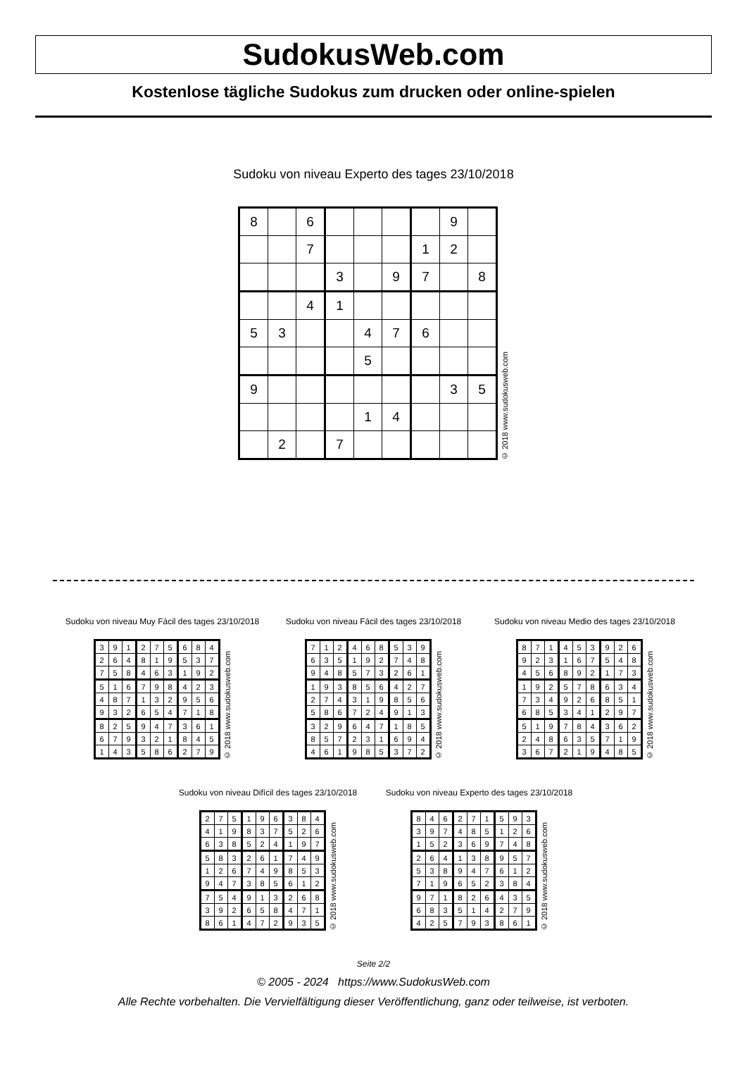SudokusWeb.com
Kostenlose tägliche Sudokus zum drucken oder online-spielen
Sudoku von niveau Experto des tages 23/10/2018
| 8 | | 6 | | | | | 9 | |
| | | 7 | | | | 1 | 2 | |
| | | | 3 | | 9 | 7 | | 8 |
| | | 4 | 1 | | | | | |
| 5 | 3 | | | 4 | 7 | 6 | | |
| | | | | 5 | | | | |
| 9 | | | | | | | 3 | 5 |
| | | | | 1 | 4 | | | |
| | 2 | | 7 | | | | | |
© 2018 www.sudokusweb.com
Sudoku von niveau Muy Fácil des tages 23/10/2018
| 3 | 9 | 1 | 2 | 7 | 5 | 6 | 8 | 4 |
| 2 | 6 | 4 | 8 | 1 | 9 | 5 | 3 | 7 |
| 7 | 5 | 8 | 4 | 6 | 3 | 1 | 9 | 2 |
| 5 | 1 | 6 | 7 | 9 | 8 | 4 | 2 | 3 |
| 4 | 8 | 7 | 1 | 3 | 2 | 9 | 5 | 6 |
| 9 | 3 | 2 | 6 | 5 | 4 | 7 | 1 | 8 |
| 8 | 2 | 5 | 9 | 4 | 7 | 3 | 6 | 1 |
| 6 | 7 | 9 | 3 | 2 | 1 | 8 | 4 | 5 |
| 1 | 4 | 3 | 5 | 8 | 6 | 2 | 7 | 9 |
© 2018 www.sudokusweb.com
Sudoku von niveau Fácil des tages 23/10/2018
| 7 | 1 | 2 | 4 | 6 | 8 | 5 | 3 | 9 |
| 6 | 3 | 5 | 1 | 9 | 2 | 7 | 4 | 8 |
| 9 | 4 | 8 | 5 | 7 | 3 | 2 | 6 | 1 |
| 1 | 9 | 3 | 8 | 5 | 6 | 4 | 2 | 7 |
| 2 | 7 | 4 | 3 | 1 | 9 | 8 | 5 | 6 |
| 5 | 8 | 6 | 7 | 2 | 4 | 9 | 1 | 3 |
| 3 | 2 | 9 | 6 | 4 | 7 | 1 | 8 | 5 |
| 8 | 5 | 7 | 2 | 3 | 1 | 6 | 9 | 4 |
| 4 | 6 | 1 | 9 | 8 | 5 | 3 | 7 | 2 |
© 2018 www.sudokusweb.com
Sudoku von niveau Medio des tages 23/10/2018
| 8 | 7 | 1 | 4 | 5 | 3 | 9 | 2 | 6 |
| 9 | 2 | 3 | 1 | 6 | 7 | 5 | 4 | 8 |
| 4 | 5 | 6 | 8 | 9 | 2 | 1 | 7 | 3 |
| 1 | 9 | 2 | 5 | 7 | 8 | 6 | 3 | 4 |
| 7 | 3 | 4 | 9 | 2 | 6 | 8 | 5 | 1 |
| 6 | 8 | 5 | 3 | 4 | 1 | 2 | 9 | 7 |
| 5 | 1 | 9 | 7 | 8 | 4 | 3 | 6 | 2 |
| 2 | 4 | 8 | 6 | 3 | 5 | 7 | 1 | 9 |
| 3 | 6 | 7 | 2 | 1 | 9 | 4 | 8 | 5 |
© 2018 www.sudokusweb.com
Sudoku von niveau Difícil des tages 23/10/2018
| 2 | 7 | 5 | 1 | 9 | 6 | 3 | 8 | 4 |
| 4 | 1 | 9 | 8 | 3 | 7 | 5 | 2 | 6 |
| 6 | 3 | 8 | 5 | 2 | 4 | 1 | 9 | 7 |
| 5 | 8 | 3 | 2 | 6 | 1 | 7 | 4 | 9 |
| 1 | 2 | 6 | 7 | 4 | 9 | 8 | 5 | 3 |
| 9 | 4 | 7 | 3 | 8 | 5 | 6 | 1 | 2 |
| 7 | 5 | 4 | 9 | 1 | 3 | 2 | 6 | 8 |
| 3 | 9 | 2 | 6 | 5 | 8 | 4 | 7 | 1 |
| 8 | 6 | 1 | 4 | 7 | 2 | 9 | 3 | 5 |
© 2018 www.sudokusweb.com
Sudoku von niveau Experto des tages 23/10/2018
| 8 | 4 | 6 | 2 | 7 | 1 | 5 | 9 | 3 |
| 3 | 9 | 7 | 4 | 8 | 5 | 1 | 2 | 6 |
| 1 | 5 | 2 | 3 | 6 | 9 | 7 | 4 | 8 |
| 2 | 6 | 4 | 1 | 3 | 8 | 9 | 5 | 7 |
| 5 | 3 | 8 | 9 | 4 | 7 | 6 | 1 | 2 |
| 7 | 1 | 9 | 6 | 5 | 2 | 3 | 8 | 4 |
| 9 | 7 | 1 | 8 | 2 | 6 | 4 | 3 | 5 |
| 6 | 8 | 3 | 5 | 1 | 4 | 2 | 7 | 9 |
| 4 | 2 | 5 | 7 | 9 | 3 | 8 | 6 | 1 |
© 2018 www.sudokusweb.com
Seite 2/2
© 2005 - 2024 https://www.SudokusWeb.com
Alle Rechte vorbehalten. Die Vervielfältigung dieser Veröffentlichung, ganz oder teilweise, ist verboten.